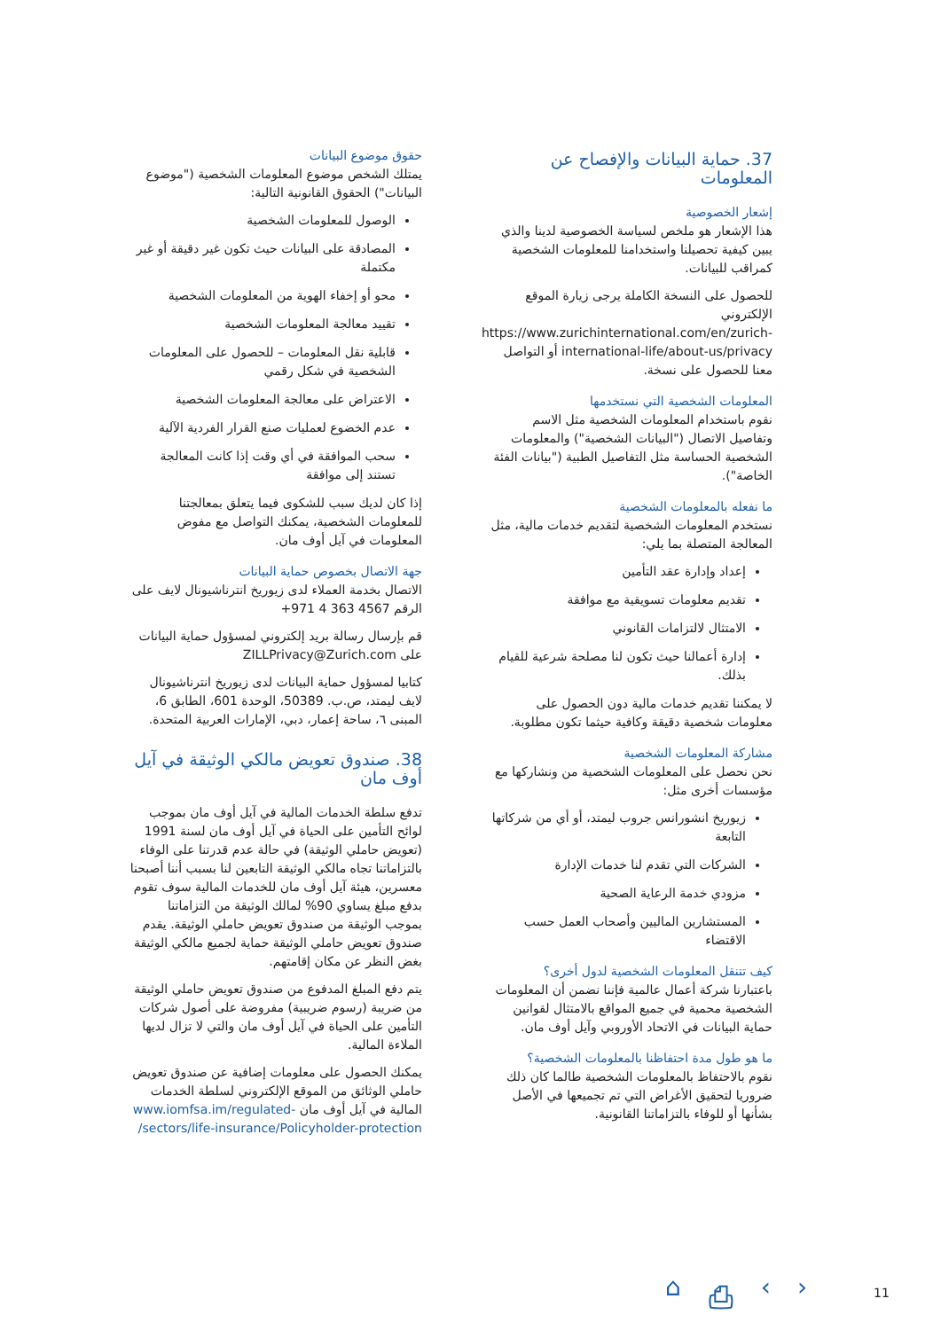37. حماية البيانات والإفصاح عن المعلومات
إشعار الخصوصية
هذا الإشعار هو ملخص لسياسة الخصوصية لدينا والذي يبين كيفية تحصيلنا واستخدامنا للمعلومات الشخصية كمراقب للبيانات.
للحصول على النسخة الكاملة يرجى زيارة الموقع الإلكتروني https://www.zurichinternational.com/en/zurich-international-life/about-us/privacy أو التواصل معنا للحصول على نسخة.
المعلومات الشخصية التي نستخدمها
نقوم باستخدام المعلومات الشخصية مثل الاسم وتفاصيل الاتصال ("البيانات الشخصية") والمعلومات الشخصية الحساسة مثل التفاصيل الطبية ("بيانات الفئة الخاصة").
ما نفعله بالمعلومات الشخصية
نستخدم المعلومات الشخصية لتقديم خدمات مالية، مثل المعالجة المتصلة بما يلي:
إعداد وإدارة عقد التأمين
تقديم معلومات تسويقية مع موافقة
الامتثال لالتزامات القانوني
إدارة أعمالنا حيث تكون لنا مصلحة شرعية للقيام بذلك.
لا يمكننا تقديم خدمات مالية دون الحصول على معلومات شخصية دقيقة وكافية حيثما تكون مطلوبة.
مشاركة المعلومات الشخصية
نحن نحصل على المعلومات الشخصية من ونشاركها مع مؤسسات أخرى مثل:
زيوريخ انشورانس جروب ليمتد، أو أي من شركاتها التابعة
الشركات التي تقدم لنا خدمات الإدارة
مزودي خدمة الرعاية الصحية
المستشارين الماليين وأصحاب العمل حسب الاقتضاء
كيف تتنقل المعلومات الشخصية لدول أخرى؟
باعتبارنا شركة أعمال عالمية فإننا نضمن أن المعلومات الشخصية محمية في جميع المواقع بالامتثال لقوانين حماية البيانات في الاتحاد الأوروبي وآيل أوف مان.
ما هو طول مدة احتفاظنا بالمعلومات الشخصية؟
نقوم بالاحتفاظ بالمعلومات الشخصية طالما كان ذلك ضروريا لتحقيق الأغراض التي تم تجميعها في الأصل بشأنها أو للوفاء بالتزاماتنا القانونية.
حقوق موضوع البيانات
يمتلك الشخص موضوع المعلومات الشخصية ("موضوع البيانات") الحقوق القانونية التالية:
الوصول للمعلومات الشخصية
المصادقة على البيانات حيث تكون غير دقيقة أو غير مكتملة
محو أو إخفاء الهوية من المعلومات الشخصية
تقييد معالجة المعلومات الشخصية
قابلية نقل المعلومات – للحصول على المعلومات الشخصية في شكل رقمي
الاعتراض على معالجة المعلومات الشخصية
عدم الخضوع لعمليات صنع القرار الفردية الآلية
سحب الموافقة في أي وقت إذا كانت المعالجة تستند إلى موافقة
إذا كان لديك سبب للشكوى فيما يتعلق بمعالجتنا للمعلومات الشخصية، يمكنك التواصل مع مفوض المعلومات في آيل أوف مان.
جهة الاتصال بخصوص حماية البيانات
الاتصال بخدمة العملاء لدى زيوريخ انترناشيونال لايف على الرقم 4567 363 4 971+
قم بإرسال رسالة بريد إلكتروني لمسؤول حماية البيانات على ZILLPrivacy@Zurich.com
كتابيا لمسؤول حماية البيانات لدى زيوريخ انترناشيونال لايف ليمتد، ص.ب. 50389، الوحدة 601، الطابق 6، المبنى ٦، ساحة إعمار، دبي، الإمارات العربية المتحدة.
38. صندوق تعويض مالكي الوثيقة في آيل أوف مان
تدفع سلطة الخدمات المالية في آيل أوف مان بموجب لوائح التأمين على الحياة في آيل أوف مان لسنة 1991 (تعويض حاملي الوثيقة) في حالة عدم قدرتنا على الوفاء بالتزاماتنا تجاه مالكي الوثيقة التابعين لنا بسبب أننا أصبحنا معسرين، هيئة آيل أوف مان للخدمات المالية سوف تقوم بدفع مبلغ يساوي 90% لمالك الوثيقة من التزاماتنا بموجب الوثيقة من صندوق تعويض حاملي الوثيقة. يقدم صندوق تعويض حاملي الوثيقة حماية لجميع مالكي الوثيقة بغض النظر عن مكان إقامتهم.
يتم دفع المبلغ المدفوع من صندوق تعويض حاملي الوثيقة من ضريبة (رسوم ضريبية) مفروضة على أصول شركات التأمين على الحياة في آيل أوف مان والتي لا تزال لديها الملاءة المالية.
يمكنك الحصول على معلومات إضافية عن صندوق تعويض حاملي الوثائق من الموقع الإلكتروني لسلطة الخدمات المالية في آيل أوف مان www.iomfsa.im/regulated-sectors/life-insurance/Policyholder-protection/
⌂ ⎙ ‹ › 11